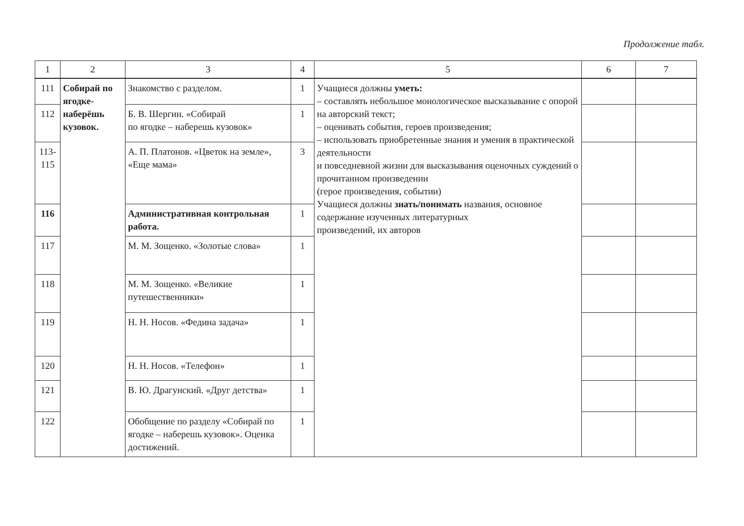Продолжение табл.
| 1 | 2 | 3 | 4 | 5 | 6 | 7 |
| --- | --- | --- | --- | --- | --- | --- |
| 111 | Собирай по ягодке- наберёшь кузовок. | Знакомство с разделом. | 1 | Учащиеся должны уметь: – составлять небольшое монологическое высказывание с опорой на авторский текст; – оценивать события, героев произведения; – использовать приобретенные знания и умения в практической деятельности и повседневной жизни для высказывания оценочных суждений о прочитанном произведении (герое произведения, событии) Учащиеся должны знать/понимать названия, основное содержание изученных литературных произведений, их авторов | | |
| 112 | | Б. В. Шергин. «Собирай по ягодке – наберешь кузовок» | 1 | | | |
| 113- 115 | | А. П. Платонов. «Цветок на земле», «Еще мама» | 3 | | | |
| 116 | | Административная контрольная работа. | 1 | | | |
| 117 | | М. М. Зощенко. «Золотые слова» | 1 | | | |
| 118 | | М. М. Зощенко. «Великие путешественники» | 1 | | | |
| 119 | | Н. Н. Носов. «Федина задача» | 1 | | | |
| 120 | | Н. Н. Носов. «Телефон» | 1 | | | |
| 121 | | В. Ю. Драгунский. «Друг детства» | 1 | | | |
| 122 | | Обобщение по разделу «Собирай по ягодке – наберешь кузовок». Оценка достижений. | 1 | | | |